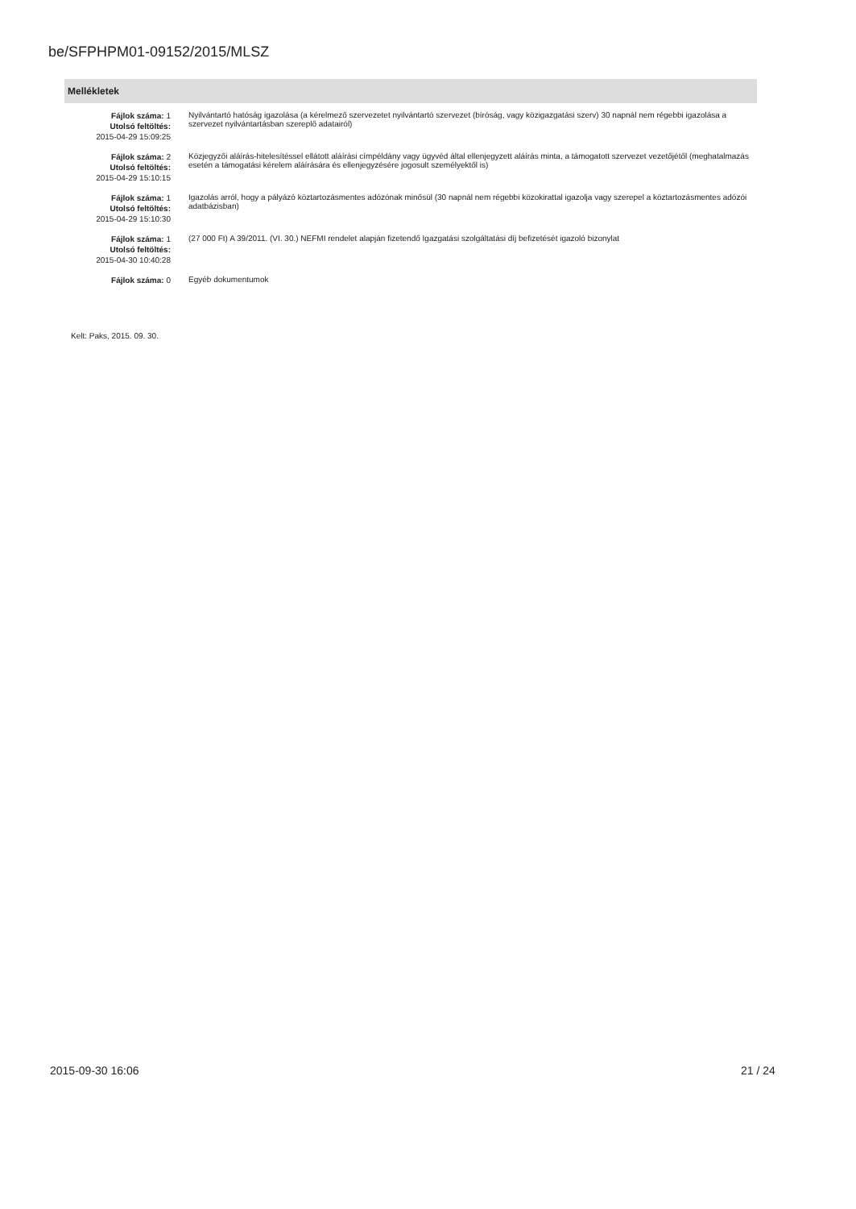be/SFPHPM01-09152/2015/MLSZ
Mellékletek
| Fájlok száma: 1 Utolsó feltöltés: 2015-04-29 15:09:25 | Nyilvántartó hatóság igazolása (a kérelmező szervezetet nyilvántartó szervezet (bíróság, vagy közigazgatási szerv) 30 napnál nem régebbi igazolása a szervezet nyilvántartásban szereplő adatairól) |
| Fájlok száma: 2 Utolsó feltöltés: 2015-04-29 15:10:15 | Közjegyzői aláírás-hitelesítéssel ellátott aláírási címpéldány vagy ügyvéd által ellenjegyzett aláírás minta, a támogatott szervezet vezetőjétől (meghatalmazás esetén a támogatási kérelem aláírására és ellenjegyzésére jogosult személyektől is) |
| Fájlok száma: 1 Utolsó feltöltés: 2015-04-29 15:10:30 | Igazolás arról, hogy a pályázó köztartozásmentes adózónak minősül (30 napnál nem régebbi közokirattal igazolja vagy szerepel a köztartozásmentes adózói adatbázisban) |
| Fájlok száma: 1 Utolsó feltöltés: 2015-04-30 10:40:28 | (27 000 Ft) A 39/2011. (VI. 30.) NEFMI rendelet alapján fizetendő Igazgatási szolgáltatási díj befizetését igazoló bizonylat |
| Fájlok száma: 0 | Egyéb dokumentumok |
Kelt: Paks, 2015. 09. 30.
2015-09-30 16:06 21 / 24